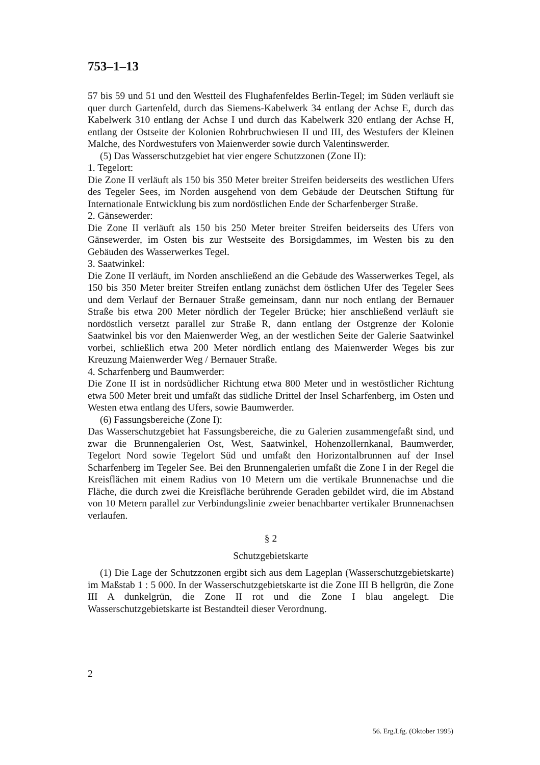753–1–13
57 bis 59 und 51 und den Westteil des Flughafenfeldes Berlin-Tegel; im Süden verläuft sie quer durch Gartenfeld, durch das Siemens-Kabelwerk 34 entlang der Achse E, durch das Kabelwerk 310 entlang der Achse I und durch das Kabelwerk 320 entlang der Achse H, entlang der Ostseite der Kolonien Rohrbruchwiesen II und III, des Westufers der Kleinen Malche, des Nordwestufers von Maienwerder sowie durch Valentinswerder.
(5) Das Wasserschutzgebiet hat vier engere Schutzzonen (Zone II):
1. Tegelort:
Die Zone II verläuft als 150 bis 350 Meter breiter Streifen beiderseits des westlichen Ufers des Tegeler Sees, im Norden ausgehend von dem Gebäude der Deutschen Stiftung für Internationale Entwicklung bis zum nordöstlichen Ende der Scharfenberger Straße.
2. Gänsewerder:
Die Zone II verläuft als 150 bis 250 Meter breiter Streifen beiderseits des Ufers von Gänsewerder, im Osten bis zur Westseite des Borsigdammes, im Westen bis zu den Gebäuden des Wasserwerkes Tegel.
3. Saatwinkel:
Die Zone II verläuft, im Norden anschließend an die Gebäude des Wasserwerkes Tegel, als 150 bis 350 Meter breiter Streifen entlang zunächst dem östlichen Ufer des Tegeler Sees und dem Verlauf der Bernauer Straße gemeinsam, dann nur noch entlang der Bernauer Straße bis etwa 200 Meter nördlich der Tegeler Brücke; hier anschließend verläuft sie nordöstlich versetzt parallel zur Straße R, dann entlang der Ostgrenze der Kolonie Saatwinkel bis vor den Maienwerder Weg, an der westlichen Seite der Galerie Saatwinkel vorbei, schließlich etwa 200 Meter nördlich entlang des Maienwerder Weges bis zur Kreuzung Maienwerder Weg / Bernauer Straße.
4. Scharfenberg und Baumwerder:
Die Zone II ist in nordsüdlicher Richtung etwa 800 Meter und in westöstlicher Richtung etwa 500 Meter breit und umfaßt das südliche Drittel der Insel Scharfenberg, im Osten und Westen etwa entlang des Ufers, sowie Baumwerder.
(6) Fassungsbereiche (Zone I):
Das Wasserschutzgebiet hat Fassungsbereiche, die zu Galerien zusammengefaßt sind, und zwar die Brunnengalerien Ost, West, Saatwinkel, Hohenzollernkanal, Baumwerder, Tegelort Nord sowie Tegelort Süd und umfaßt den Horizontalbrunnen auf der Insel Scharfenberg im Tegeler See. Bei den Brunnengalerien umfaßt die Zone I in der Regel die Kreisflächen mit einem Radius von 10 Metern um die vertikale Brunnenachse und die Fläche, die durch zwei die Kreisfläche berührende Geraden gebildet wird, die im Abstand von 10 Metern parallel zur Verbindungslinie zweier benachbarter vertikaler Brunnenachsen verlaufen.
§ 2
Schutzgebietskarte
(1) Die Lage der Schutzzonen ergibt sich aus dem Lageplan (Wasserschutzgebietskarte) im Maßstab 1 : 5 000. In der Wasserschutzgebietskarte ist die Zone III B hellgrün, die Zone III A dunkelgrün, die Zone II rot und die Zone I blau angelegt. Die Wasserschutzgebietskarte ist Bestandteil dieser Verordnung.
2
56. Erg.Lfg. (Oktober 1995)